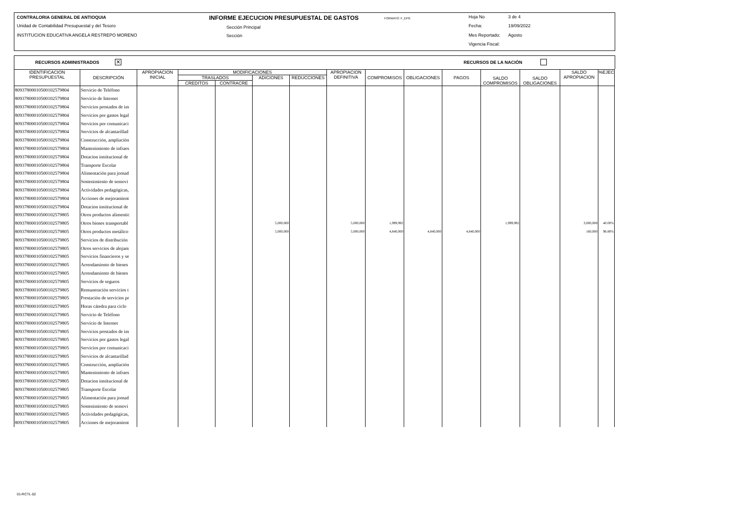CONTRALORIA GENERAL DE ANTIOQUIA
Unidad de Contabilidad Presupuestal y del Tesoro
INSTITUCION EDUCATIVA ANGELA RESTREPO MORENO
INFORME EJECUCION PRESUPUESTAL DE GASTOS FORMATO: F_EPG
Sección Principal
Sección
Hoja No 3 de 4
Fecha: 19/09/2022
Mes Reportado: Agosto
Vigencia Fiscal:
RECURSOS ADMINISTRADOS ✕ RECURSOS DE LA NACIÓN
| IDENTIFICACION PRESUPUESTAL | DESCRIPCIÓN | APROPIACION INICIAL | MODIFICACIONES | | | | APROPIACION DEFINITIVA | COMPROMISOS | OBLIGACIONES | PAGOS | SALDO COMPROMISOS | SALDO OBLIGACIONES | SALDO APROPIACION | %EJEC |
| --- | --- | --- | --- | --- | --- | --- | --- | --- | --- | --- | --- | --- | --- | --- |
| | | | TRASLADOS | | ADICIONES | REDUCCIONES | | | | | | | | |
| | | | CREDITOS | CONTRACRE | | | | | | | | | | |
| 80937800010500102579804 | Servicio de Teléfono | | | | | | | | | | | | | |
| 80937800010500102579804 | Servicio de Internet | | | | | | | | | | | | | |
| 80937800010500102579804 | Servicios prestados de im | | | | | | | | | | | | | |
| 80937800010500102579804 | Servicios por gastos legal | | | | | | | | | | | | | |
| 80937800010500102579804 | Servicios por comunicaci | | | | | | | | | | | | | |
| 80937800010500102579804 | Servicios de alcantarillad | | | | | | | | | | | | | |
| 80937800010500102579804 | Construcción, ampliación | | | | | | | | | | | | | |
| 80937800010500102579804 | Mantenimiento de infraes | | | | | | | | | | | | | |
| 80937800010500102579804 | Dotacion institucional de | | | | | | | | | | | | | |
| 80937800010500102579804 | Transporte Escolar | | | | | | | | | | | | | |
| 80937800010500102579804 | Alimentación para jornad | | | | | | | | | | | | | |
| 80937800010500102579804 | Sostenimiento de semovi | | | | | | | | | | | | | |
| 80937800010500102579804 | Actividades pedagógicas, | | | | | | | | | | | | | |
| 80937800010500102579804 | Acciones de mejoramient | | | | | | | | | | | | | |
| 80937800010500102579804 | Dotacion institucional de | | | | | | | | | | | | | |
| 80937800010500102579805 | Otros productos alimentic | | | | | | | | | | | | | |
| 80937800010500102579805 | Otros bienes transportabl | | | | 5,000,000 | | 5,000,000 | 1,999,992 | | | 1,999,992 | | 3,000,008 | 40.00% |
| 80937800010500102579805 | Otros productos metálico | | | | 5,000,000 | | 5,000,000 | 4,840,000 | 4,840,000 | 4,840,000 | | | 160,000 | 96.80% |
| 80937800010500102579805 | Servicios de distribución | | | | | | | | | | | | | |
| 80937800010500102579805 | Otros servicios de alojam | | | | | | | | | | | | | |
| 80937800010500102579805 | Servicios financieros y se | | | | | | | | | | | | | |
| 80937800010500102579805 | Arrendamiento de bienes | | | | | | | | | | | | | |
| 80937800010500102579805 | Arrendamiento de bienes | | | | | | | | | | | | | |
| 80937800010500102579805 | Servicios de seguros | | | | | | | | | | | | | |
| 80937800010500102579805 | Remuneración servicios t | | | | | | | | | | | | | |
| 80937800010500102579805 | Prestación de servicios pr | | | | | | | | | | | | | |
| 80937800010500102579805 | Horas cátedra para ciclo | | | | | | | | | | | | | |
| 80937800010500102579805 | Servicio de Teléfono | | | | | | | | | | | | | |
| 80937800010500102579805 | Servicio de Internet | | | | | | | | | | | | | |
| 80937800010500102579805 | Servicios prestados de im | | | | | | | | | | | | | |
| 80937800010500102579805 | Servicios por gastos legal | | | | | | | | | | | | | |
| 80937800010500102579805 | Servicios por comunicaci | | | | | | | | | | | | | |
| 80937800010500102579805 | Servicios de alcantarillad | | | | | | | | | | | | | |
| 80937800010500102579805 | Construcción, ampliación | | | | | | | | | | | | | |
| 80937800010500102579805 | Mantenimiento de infraes | | | | | | | | | | | | | |
| 80937800010500102579805 | Dotacion institucional de | | | | | | | | | | | | | |
| 80937800010500102579805 | Transporte Escolar | | | | | | | | | | | | | |
| 80937800010500102579805 | Alimentación para jornad | | | | | | | | | | | | | |
| 80937800010500102579805 | Sostenimiento de semovi | | | | | | | | | | | | | |
| 80937800010500102579805 | Actividades pedagógicas, | | | | | | | | | | | | | |
| 80937800010500102579805 | Acciones de mejoramient | | | | | | | | | | | | | |
01-RCTL-02